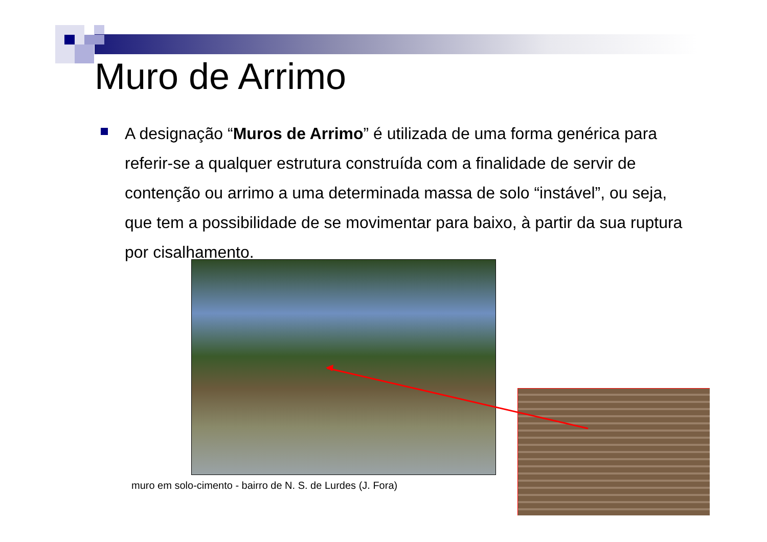Muro de Arrimo
A designação “Muros de Arrimo” é utilizada de uma forma genérica para referir-se a qualquer estrutura construída com a finalidade de servir de contenção ou arrimo a uma determinada massa de solo “instável”, ou seja, que tem a possibilidade de se movimentar para baixo, à partir da sua ruptura por cisalhamento.
muro em solo-cimento - bairro de N. S. de Lurdes (J. Fora)